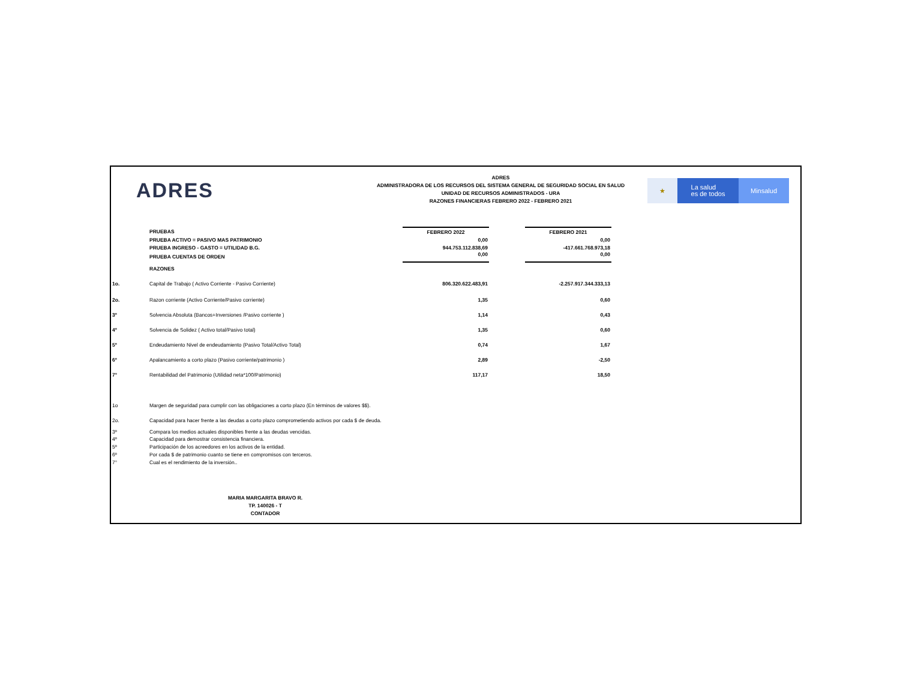ADRES
ADRES
ADMINISTRADORA DE LOS RECURSOS DEL SISTEMA GENERAL DE SEGURIDAD SOCIAL EN SALUD
UNIDAD DE RECURSOS ADMINISTRADOS - URA
RAZONES FINANCIERAS FEBRERO 2022 - FEBRERO 2021
★
La salud
es de todos
Minsalud
| | PRUEBAS | FEBRERO 2022 | | FEBRERO 2021 |
| | PRUEBA ACTIVO = PASIVO MAS PATRIMONIO | 0,00 | | 0,00 |
| | PRUEBA INGRESO - GASTO = UTILIDAD B.G. | 944.753.112.838,69 | | -417.661.768.973,18 |
| | PRUEBA CUENTAS DE ORDEN | 0,00 | | 0,00 |
| | RAZONES | | | |
| 1o. | Capital de Trabajo ( Activo Corriente - Pasivo Corriente) | 806.320.622.483,91 | | -2.257.917.344.333,13 |
| 2o. | Razon corriente (Activo Corriente/Pasivo corriente) | 1,35 | | 0,60 |
| 3º | Solvencia Absoluta (Bancos+Inversiones /Pasivo corriente ) | 1,14 | | 0,43 |
| 4º | Solvencia de Solidez ( Activo total/Pasivo total) | 1,35 | | 0,60 |
| 5º | Endeudamiento Nivel de endeudamiento (Pasivo Total/Activo Total) | 0,74 | | 1,67 |
| 6º | Apalancamiento a corto plazo (Pasivo corriente/patrimonio ) | 2,89 | | -2,50 |
| 7° | Rentabilidad del Patrimonio (Utilidad neta*100/Patrimonio) | 117,17 | | 18,50 |
| 1o | Margen de seguridad para cumplir con las obligaciones a corto plazo (En términos de valores $$). | | | |
| 2o. | Capacidad para hacer frente a las deudas a corto plazo comprometiendo activos por cada $ de deuda. | | | |
| 3º | Compara los medios actuales disponibles frente a las deudas vencidas. | | | |
| 4º | Capacidad para demostrar consistencia financiera. | | | |
| 5º | Participación de los acreedores en los activos de la entidad. | | | |
| 6º | Por cada $ de patrimonio cuanto se tiene en compromisos con terceros. | | | |
| 7° | Cual es el rendimiento de la inversión.. | | | |
MARIA MARGARITA BRAVO R.
TP. 140026 - T
CONTADOR